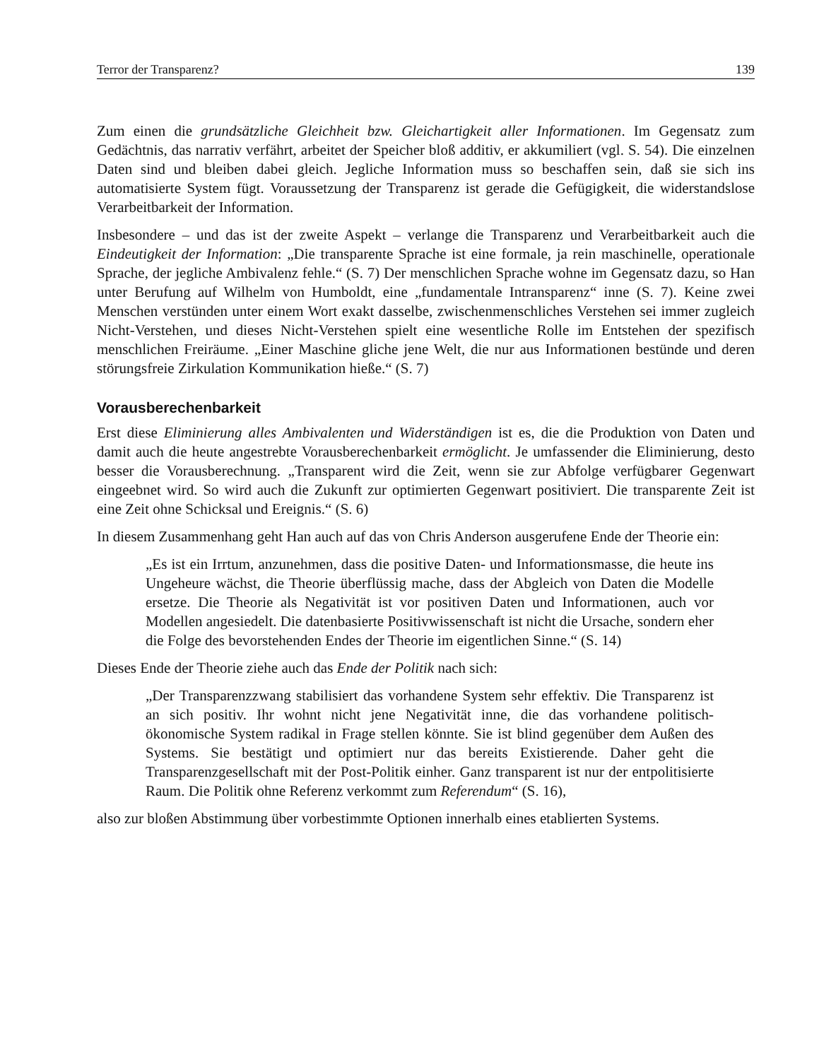Terror der Transparenz? 139
Zum einen die grundsätzliche Gleichheit bzw. Gleichartigkeit aller Informationen. Im Gegensatz zum Gedächtnis, das narrativ verfährt, arbeitet der Speicher bloß additiv, er akkumiliert (vgl. S. 54). Die einzelnen Daten sind und bleiben dabei gleich. Jegliche Information muss so beschaffen sein, daß sie sich ins automatisierte System fügt. Voraussetzung der Transparenz ist gerade die Gefügigkeit, die widerstandslose Verarbeitbarkeit der Information.
Insbesondere – und das ist der zweite Aspekt – verlange die Transparenz und Verarbeitbarkeit auch die Eindeutigkeit der Information: „Die transparente Sprache ist eine formale, ja rein maschinelle, operationale Sprache, der jegliche Ambivalenz fehle.“ (S. 7) Der menschlichen Sprache wohne im Gegensatz dazu, so Han unter Berufung auf Wilhelm von Humboldt, eine „fundamentale Intransparenz“ inne (S. 7). Keine zwei Menschen verstünden unter einem Wort exakt dasselbe, zwischenmenschliches Verstehen sei immer zugleich Nicht-Verstehen, und dieses Nicht-Verstehen spielt eine wesentliche Rolle im Entstehen der spezifisch menschlichen Freiräume. „Einer Maschine gliche jene Welt, die nur aus Informationen bestünde und deren störungsfreie Zirkulation Kommunikation hieße.“ (S. 7)
Vorausberechenbarkeit
Erst diese Eliminierung alles Ambivalenten und Widerständigen ist es, die die Produktion von Daten und damit auch die heute angestrebte Vorausberechenbarkeit ermöglicht. Je umfassender die Eliminierung, desto besser die Vorausberechnung. „Transparent wird die Zeit, wenn sie zur Abfolge verfügbarer Gegenwart eingeebnet wird. So wird auch die Zukunft zur optimierten Gegenwart positiviert. Die transparente Zeit ist eine Zeit ohne Schicksal und Ereignis.“ (S. 6)
In diesem Zusammenhang geht Han auch auf das von Chris Anderson ausgerufene Ende der Theorie ein:
„Es ist ein Irrtum, anzunehmen, dass die positive Daten- und Informationsmasse, die heute ins Ungeheure wächst, die Theorie überflüssig mache, dass der Abgleich von Daten die Modelle ersetze. Die Theorie als Negativität ist vor positiven Daten und Informationen, auch vor Modellen angesiedelt. Die datenbasierte Positivwissenschaft ist nicht die Ursache, sondern eher die Folge des bevorstehenden Endes der Theorie im eigentlichen Sinne.“ (S. 14)
Dieses Ende der Theorie ziehe auch das Ende der Politik nach sich:
„Der Transparenzzwang stabilisiert das vorhandene System sehr effektiv. Die Transparenz ist an sich positiv. Ihr wohnt nicht jene Negativität inne, die das vorhandene politisch-ökonomische System radikal in Frage stellen könnte. Sie ist blind gegenüber dem Außen des Systems. Sie bestätigt und optimiert nur das bereits Existierende. Daher geht die Transparenzgesellschaft mit der Post-Politik einher. Ganz transparent ist nur der entpolitisierte Raum. Die Politik ohne Referenz verkommt zum Referendum“ (S. 16),
also zur bloßen Abstimmung über vorbestimmte Optionen innerhalb eines etablierten Systems.